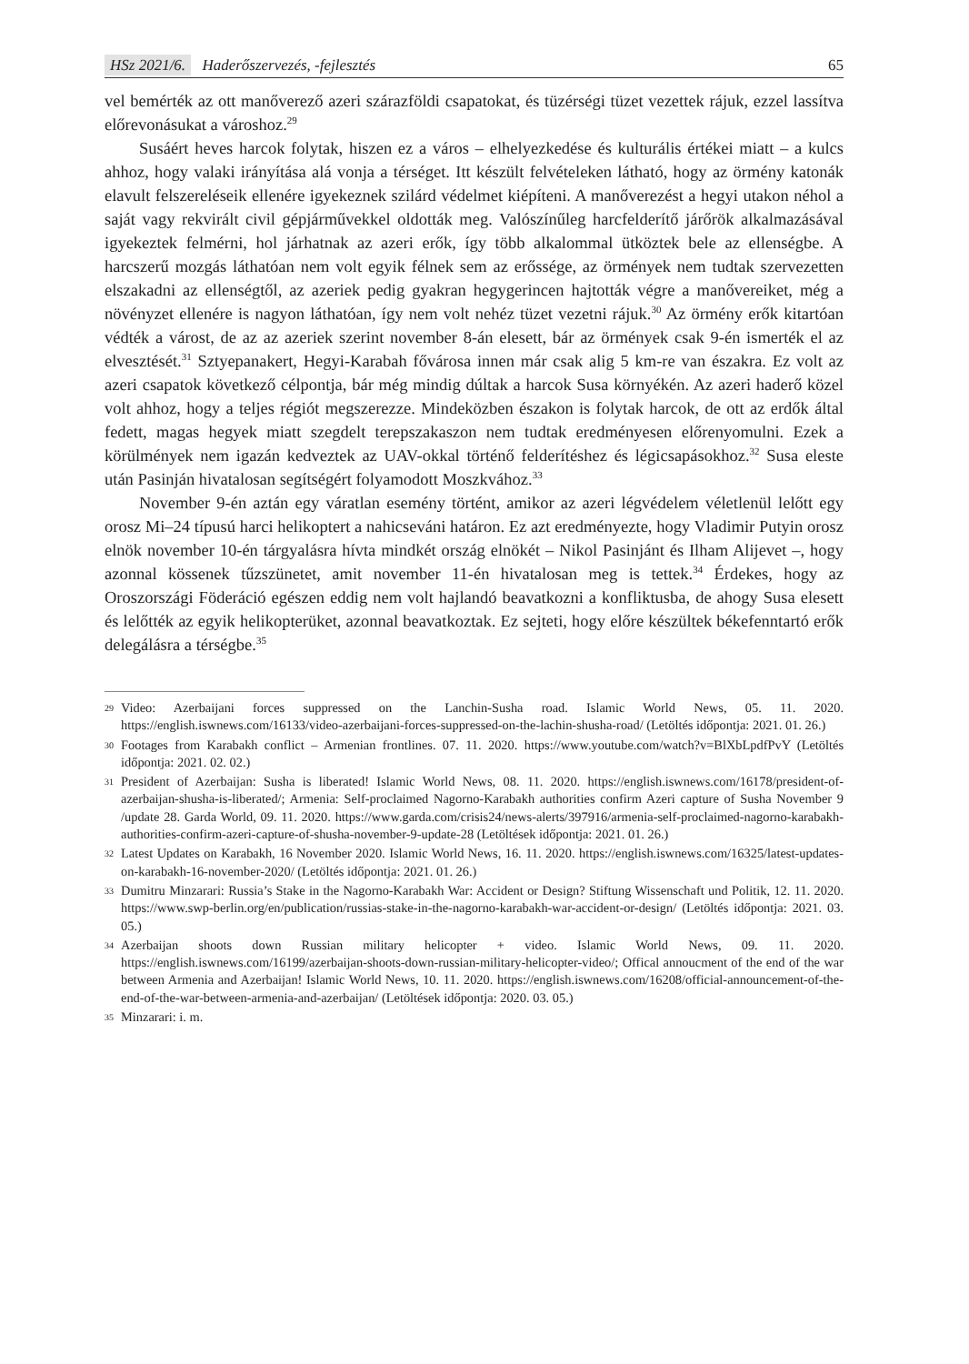HSz 2021/6. Haderőszervezés, -fejlesztés
65
vel bemérték az ott manőverező azeri szárazföldi csapatokat, és tüzérségi tüzet vezettek rájuk, ezzel lassítva előrevonásukat a városhoz.<sup>29</sup>
Susáért heves harcok folytak, hiszen ez a város – elhelyezkedése és kulturális értékei miatt – a kulcs ahhoz, hogy valaki irányítása alá vonja a térséget. Itt készült felvételeken látható, hogy az örmény katonák elavult felszereléseik ellenére igyekeznek szilárd védelmet kiépíteni. A manőverezést a hegyi utakon néhol a saját vagy rekvirált civil gépjárművekkel oldották meg. Valószínűleg harcfelderítő járőrök alkalmazásával igyekeztek felmérni, hol járhatnak az azeri erők, így több alkalommal ütköztek bele az ellenségbe. A harcszerű mozgás láthatóan nem volt egyik félnek sem az erőssége, az örmények nem tudtak szervezetten elszakadni az ellenségtől, az azeriek pedig gyakran hegygerincen hajtották végre a manővereiket, még a növényzet ellenére is nagyon láthatóan, így nem volt nehéz tüzet vezetni rájuk.<sup>30</sup> Az örmény erők kitartóan védték a várost, de az az azeriek szerint november 8-án elesett, bár az örmények csak 9-én ismerték el az elvesztését.<sup>31</sup> Sztyepanakert, Hegyi-Karabah fővárosa innen már csak alig 5 km-re van északra. Ez volt az azeri csapatok következő célpontja, bár még mindig dúltak a harcok Susa környékén. Az azeri haderő közel volt ahhoz, hogy a teljes régiót megszerezze. Mindeközben északon is folytak harcok, de ott az erdők által fedett, magas hegyek miatt szegdelt terepszakaszon nem tudtak eredményesen előrenyomulni. Ezek a körülmények nem igazán kedveztek az UAV-okkal történő felderítéshez és légicsapásokhoz.<sup>32</sup> Susa eleste után Pasinján hivatalosan segítségért folyamodott Moszkvához.<sup>33</sup>
November 9-én aztán egy váratlan esemény történt, amikor az azeri légvédelem véletlenül lelőtt egy orosz Mi–24 típusú harci helikoptert a nahicseváni határon. Ez azt eredményezte, hogy Vladimir Putyin orosz elnök november 10-én tárgyalásra hívta mindkét ország elnökét – Nikol Pasinjánt és Ilham Alijevet –, hogy azonnal kössenek tűzszünetet, amit november 11-én hivatalosan meg is tettek.<sup>34</sup> Érdekes, hogy az Oroszországi Föderáció egészen eddig nem volt hajlandó beavatkozni a konfliktusba, de ahogy Susa elesett és lelőtték az egyik helikopterüket, azonnal beavatkoztak. Ez sejteti, hogy előre készültek békefenntartó erők delegálásra a térségbe.<sup>35</sup>
29 Video: Azerbaijani forces suppressed on the Lanchin-Susha road. Islamic World News, 05. 11. 2020. https://english.iswnews.com/16133/video-azerbaijani-forces-suppressed-on-the-lachin-shusha-road/ (Letöltés időpontja: 2021. 01. 26.)
30 Footages from Karabakh conflict – Armenian frontlines. 07. 11. 2020. https://www.youtube.com/watch?v=BlXbLpdfPvY (Letöltés időpontja: 2021. 02. 02.)
31 President of Azerbaijan: Susha is liberated! Islamic World News, 08. 11. 2020. https://english.iswnews.com/16178/president-of-azerbaijan-shusha-is-liberated/; Armenia: Self-proclaimed Nagorno-Karabakh authorities confirm Azeri capture of Susha November 9 /update 28. Garda World, 09. 11. 2020. https://www.garda.com/crisis24/news-alerts/397916/armenia-self-proclaimed-nagorno-karabakh-authorities-confirm-azeri-capture-of-shusha-november-9-update-28 (Letöltések időpontja: 2021. 01. 26.)
32 Latest Updates on Karabakh, 16 November 2020. Islamic World News, 16. 11. 2020. https://english.iswnews.com/16325/latest-updates-on-karabakh-16-november-2020/ (Letöltés időpontja: 2021. 01. 26.)
33 Dumitru Minzarari: Russia’s Stake in the Nagorno-Karabakh War: Accident or Design? Stiftung Wissenschaft und Politik, 12. 11. 2020. https://www.swp-berlin.org/en/publication/russias-stake-in-the-nagorno-karabakh-war-accident-or-design/ (Letöltés időpontja: 2021. 03. 05.)
34 Azerbaijan shoots down Russian military helicopter + video. Islamic World News, 09. 11. 2020. https://english.iswnews.com/16199/azerbaijan-shoots-down-russian-military-helicopter-video/; Offical annoucment of the end of the war between Armenia and Azerbaijan! Islamic World News, 10. 11. 2020. https://english.iswnews.com/16208/official-announcement-of-the-end-of-the-war-between-armenia-and-azerbaijan/ (Letöltések időpontja: 2020. 03. 05.)
35 Minzarari: i. m.